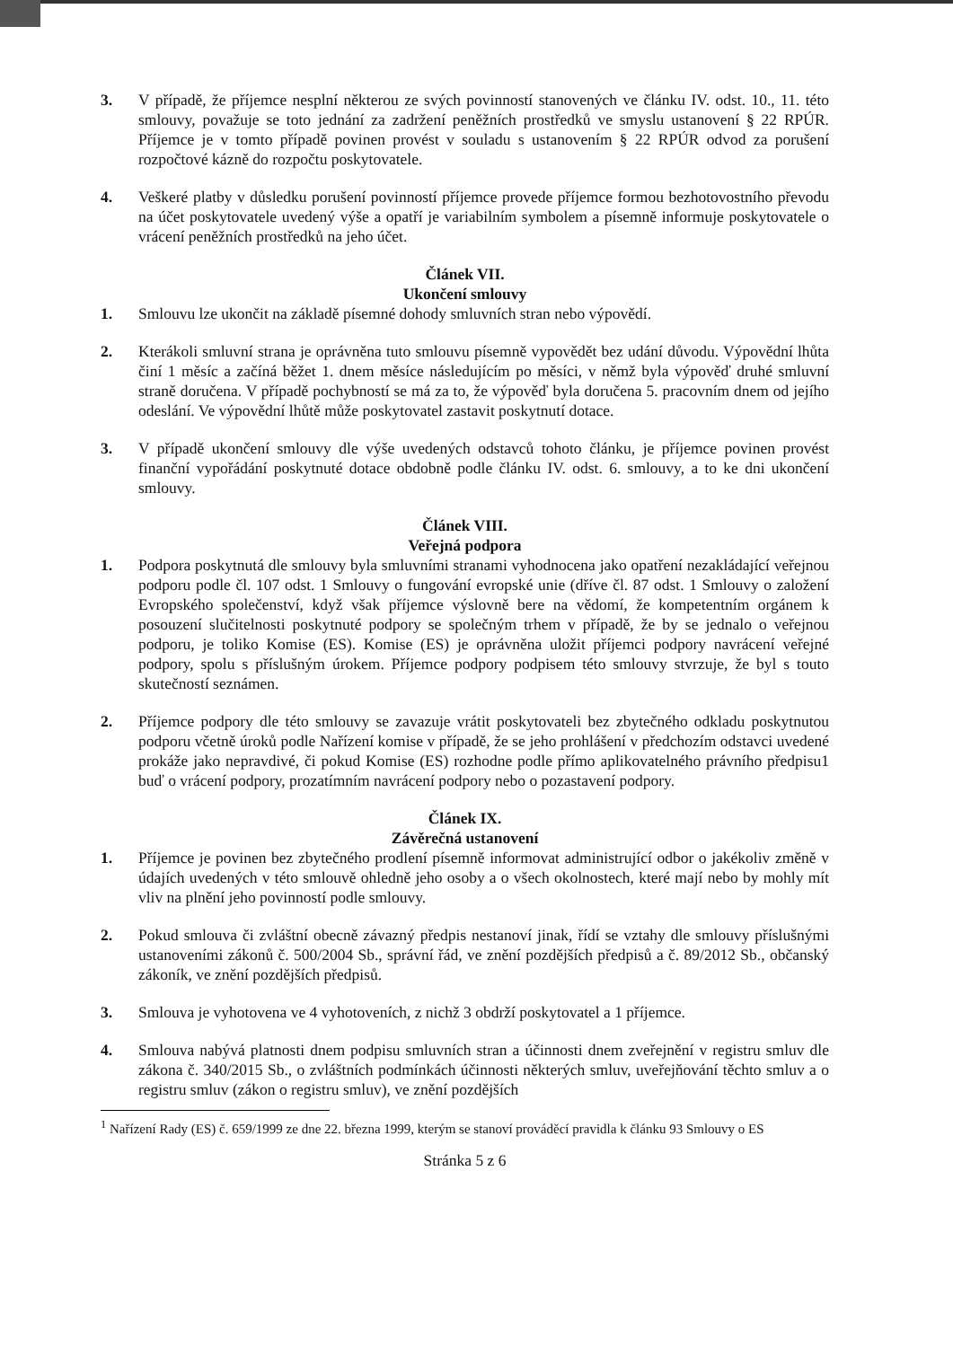3. V případě, že příjemce nesplní některou ze svých povinností stanovených ve článku IV. odst. 10., 11. této smlouvy, považuje se toto jednání za zadržení peněžních prostředků ve smyslu ustanovení § 22 RPÚR. Příjemce je v tomto případě povinen provést v souladu s ustanovením § 22 RPÚR odvod za porušení rozpočtové kázně do rozpočtu poskytovatele.
4. Veškeré platby v důsledku porušení povinností příjemce provede příjemce formou bezhotovostního převodu na účet poskytovatele uvedený výše a opatří je variabilním symbolem a písemně informuje poskytovatele o vrácení peněžních prostředků na jeho účet.
Článek VII.
Ukončení smlouvy
1. Smlouvu lze ukončit na základě písemné dohody smluvních stran nebo výpovědí.
2. Kterákoli smluvní strana je oprávněna tuto smlouvu písemně vypovědět bez udání důvodu. Výpovědní lhůta činí 1 měsíc a začíná běžet 1. dnem měsíce následujícím po měsíci, v němž byla výpověď druhé smluvní straně doručena. V případě pochybností se má za to, že výpověď byla doručena 5. pracovním dnem od jejího odeslání. Ve výpovědní lhůtě může poskytovatel zastavit poskytnutí dotace.
3. V případě ukončení smlouvy dle výše uvedených odstavců tohoto článku, je příjemce povinen provést finanční vypořádání poskytnuté dotace obdobně podle článku IV. odst. 6. smlouvy, a to ke dni ukončení smlouvy.
Článek VIII.
Veřejná podpora
1. Podpora poskytnutá dle smlouvy byla smluvními stranami vyhodnocena jako opatření nezakládající veřejnou podporu podle čl. 107 odst. 1 Smlouvy o fungování evropské unie (dříve čl. 87 odst. 1 Smlouvy o založení Evropského společenství, když však příjemce výslovně bere na vědomí, že kompetentním orgánem k posouzení slučitelnosti poskytnuté podpory se společným trhem v případě, že by se jednalo o veřejnou podporu, je toliko Komise (ES). Komise (ES) je oprávněna uložit příjemci podpory navrácení veřejné podpory, spolu s příslušným úrokem. Příjemce podpory podpisem této smlouvy stvrzuje, že byl s touto skutečností seznámen.
2. Příjemce podpory dle této smlouvy se zavazuje vrátit poskytovateli bez zbytečného odkladu poskytnutou podporu včetně úroků podle Nařízení komise v případě, že se jeho prohlášení v předchozím odstavci uvedené prokáže jako nepravdivé, či pokud Komise (ES) rozhodne podle přímo aplikovatelného právního předpisu1 buď o vrácení podpory, prozatímním navrácení podpory nebo o pozastavení podpory.
Článek IX.
Závěrečná ustanovení
1. Příjemce je povinen bez zbytečného prodlení písemně informovat administrující odbor o jakékoliv změně v údajích uvedených v této smlouvě ohledně jeho osoby a o všech okolnostech, které mají nebo by mohly mít vliv na plnění jeho povinností podle smlouvy.
2. Pokud smlouva či zvláštní obecně závazný předpis nestanoví jinak, řídí se vztahy dle smlouvy příslušnými ustanoveními zákonů č. 500/2004 Sb., správní řád, ve znění pozdějších předpisů a č. 89/2012 Sb., občanský zákoník, ve znění pozdějších předpisů.
3. Smlouva je vyhotovena ve 4 vyhotoveních, z nichž 3 obdrží poskytovatel a 1 příjemce.
4. Smlouva nabývá platnosti dnem podpisu smluvních stran a účinnosti dnem zveřejnění v registru smluv dle zákona č. 340/2015 Sb., o zvláštních podmínkách účinnosti některých smluv, uveřejňování těchto smluv a o registru smluv (zákon o registru smluv), ve znění pozdějších
<sup>1</sup> Nařízení Rady (ES) č. 659/1999 ze dne 22. března 1999, kterým se stanoví prováděcí pravidla k článku 93 Smlouvy o ES
Stránka 5 z 6